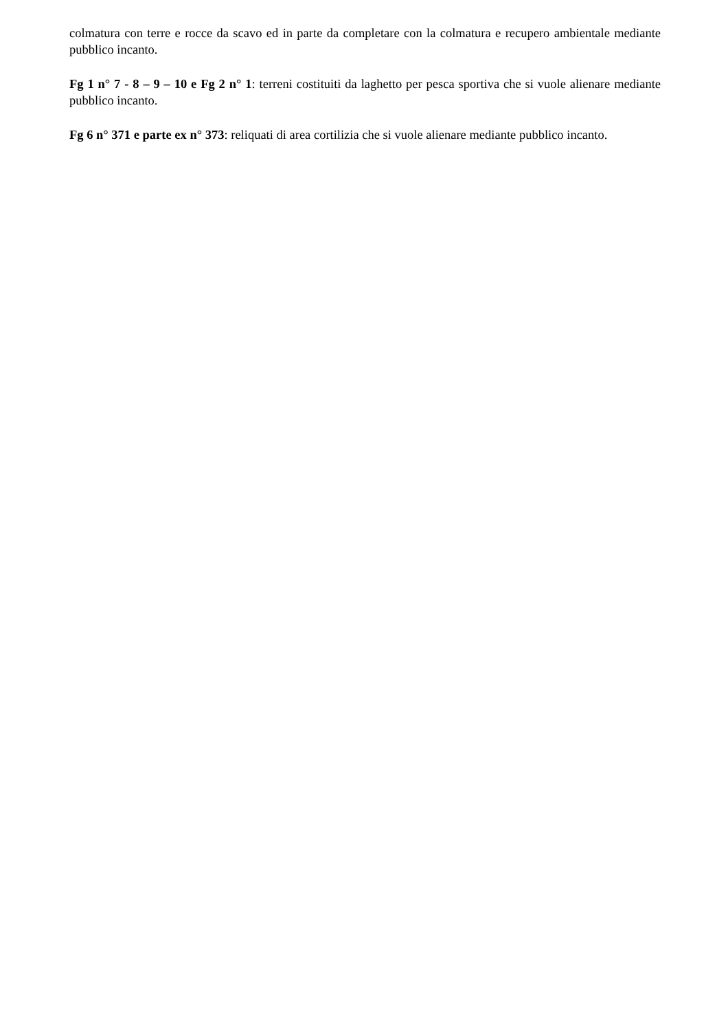colmatura con terre e rocce da scavo ed in parte da completare con la colmatura e recupero ambientale mediante pubblico incanto.
Fg 1 n° 7 - 8 – 9 – 10 e Fg 2 n° 1: terreni costituiti da laghetto per pesca sportiva che si vuole alienare mediante pubblico incanto.
Fg 6 n° 371 e parte ex n° 373: reliquati di area cortilizia che si vuole alienare mediante pubblico incanto.